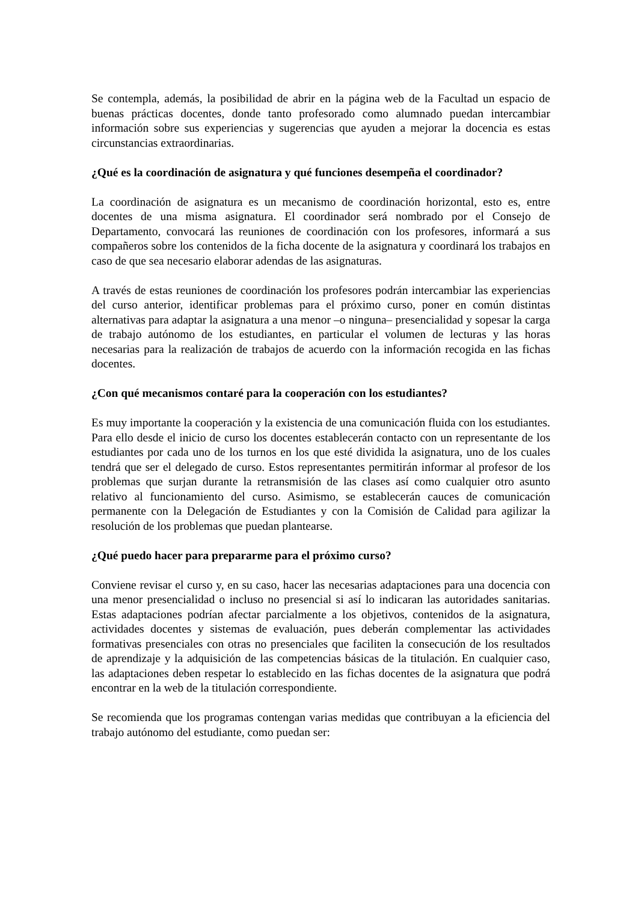Se contempla, además, la posibilidad de abrir en la página web de la Facultad un espacio de buenas prácticas docentes, donde tanto profesorado como alumnado puedan intercambiar información sobre sus experiencias y sugerencias que ayuden a mejorar la docencia es estas circunstancias extraordinarias.
¿Qué es la coordinación de asignatura y qué funciones desempeña el coordinador?
La coordinación de asignatura es un mecanismo de coordinación horizontal, esto es, entre docentes de una misma asignatura. El coordinador será nombrado por el Consejo de Departamento, convocará las reuniones de coordinación con los profesores, informará a sus compañeros sobre los contenidos de la ficha docente de la asignatura y coordinará los trabajos en caso de que sea necesario elaborar adendas de las asignaturas.
A través de estas reuniones de coordinación los profesores podrán intercambiar las experiencias del curso anterior, identificar problemas para el próximo curso, poner en común distintas alternativas para adaptar la asignatura a una menor ‒o ninguna‒ presencialidad y sopesar la carga de trabajo autónomo de los estudiantes, en particular el volumen de lecturas y las horas necesarias para la realización de trabajos de acuerdo con la información recogida en las fichas docentes.
¿Con qué mecanismos contaré para la cooperación con los estudiantes?
Es muy importante la cooperación y la existencia de una comunicación fluida con los estudiantes. Para ello desde el inicio de curso los docentes establecerán contacto con un representante de los estudiantes por cada uno de los turnos en los que esté dividida la asignatura, uno de los cuales tendrá que ser el delegado de curso. Estos representantes permitirán informar al profesor de los problemas que surjan durante la retransmisión de las clases así como cualquier otro asunto relativo al funcionamiento del curso. Asimismo, se establecerán cauces de comunicación permanente con la Delegación de Estudiantes y con la Comisión de Calidad para agilizar la resolución de los problemas que puedan plantearse.
¿Qué puedo hacer para prepararme para el próximo curso?
Conviene revisar el curso y, en su caso, hacer las necesarias adaptaciones para una docencia con una menor presencialidad o incluso no presencial si así lo indicaran las autoridades sanitarias. Estas adaptaciones podrían afectar parcialmente a los objetivos, contenidos de la asignatura, actividades docentes y sistemas de evaluación, pues deberán complementar las actividades formativas presenciales con otras no presenciales que faciliten la consecución de los resultados de aprendizaje y la adquisición de las competencias básicas de la titulación. En cualquier caso, las adaptaciones deben respetar lo establecido en las fichas docentes de la asignatura que podrá encontrar en la web de la titulación correspondiente.
Se recomienda que los programas contengan varias medidas que contribuyan a la eficiencia del trabajo autónomo del estudiante, como puedan ser: